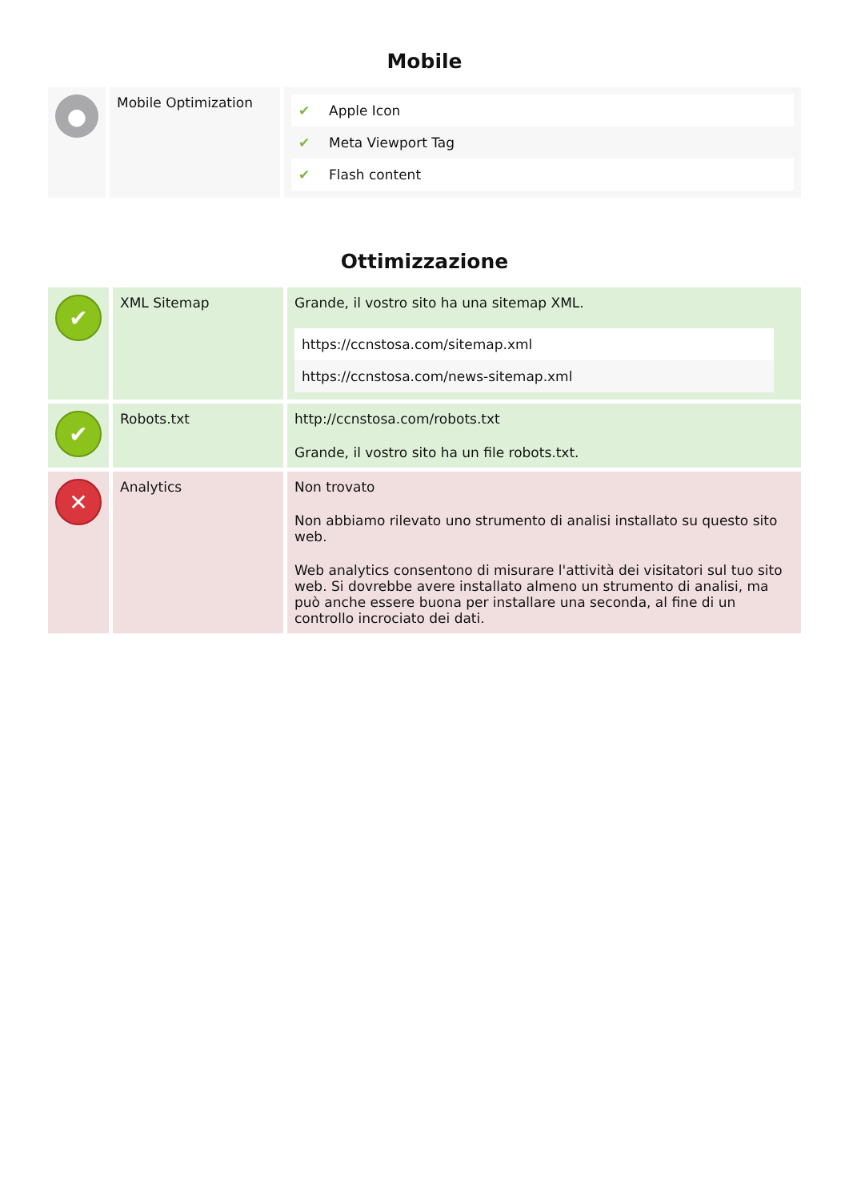Mobile
| ● | Mobile Optimization | / ✔ / Apple Icon / / ✔ / Meta Viewport Tag / / ✔ / Flash content / |
Ottimizzazione
| ✔ | XML Sitemap | Grande, il vostro sito ha una sitemap XML. / https://ccnstosa.com/sitemap.xml / / https://ccnstosa.com/news-sitemap.xml / |
| ✔ | Robots.txt | http://ccnstosa.com/robots.txt Grande, il vostro sito ha un file robots.txt. |
| ✕ | Analytics | Non trovato Non abbiamo rilevato uno strumento di analisi installato su questo sito web. Web analytics consentono di misurare l'attività dei visitatori sul tuo sito web. Si dovrebbe avere installato almeno un strumento di analisi, ma può anche essere buona per installare una seconda, al fine di un controllo incrociato dei dati. |